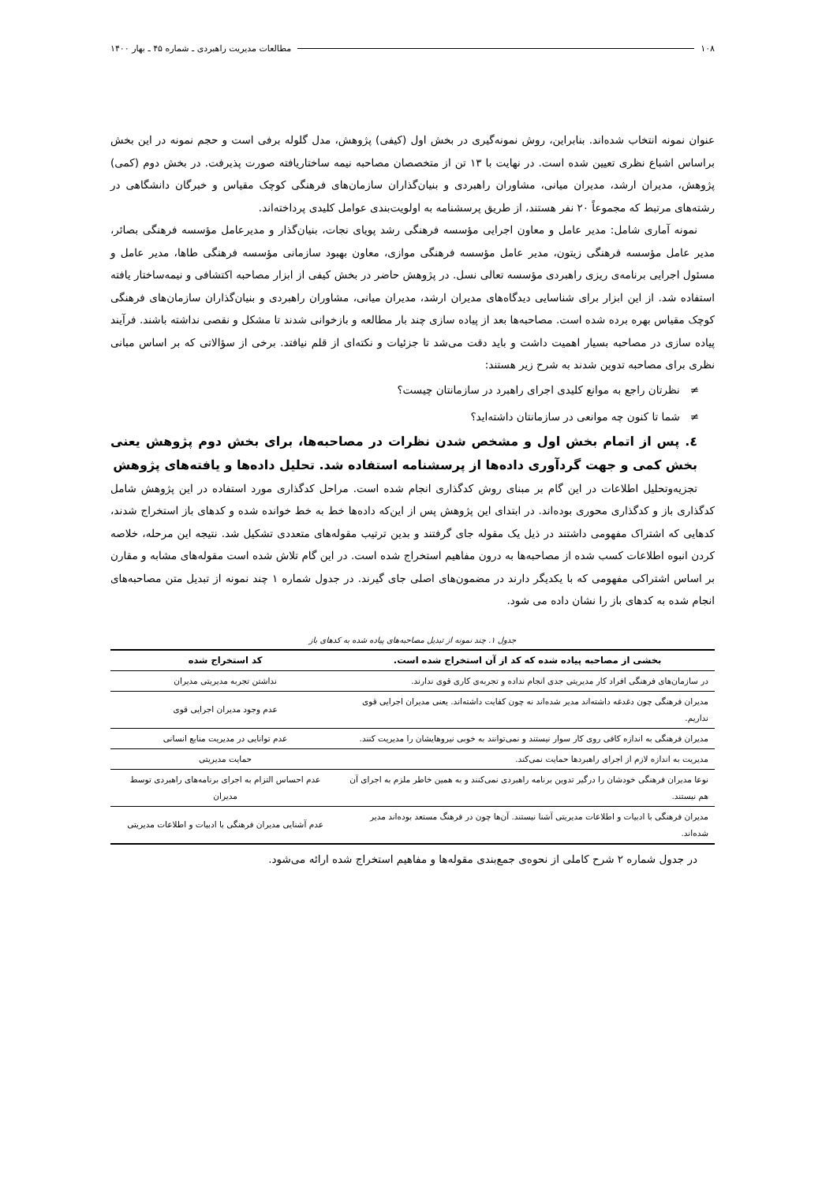۱۰۸ مطالعات مدیریت راهبردی ـ شماره ۴۵ ـ بهار ۱۴۰۰
عنوان نمونه انتخاب شده‌اند. بنابراین، روش نمونه‌گیری در بخش اول (کیفی) پژوهش، مدل گلوله برفی است و حجم نمونه در این بخش براساس اشباع نظری تعیین شده است. در نهایت با ۱۳ تن از متخصصان مصاحبه نیمه ساختاریافته صورت پذیرفت. در بخش دوم (کمی) پژوهش، مدیران ارشد، مدیران میانی، مشاوران راهبردی و بنیان‌گذاران سازمان‌های فرهنگی کوچک مقیاس و خبرگان دانشگاهی در رشته‌های مرتبط که مجموعاً ۲۰ نفر هستند، از طریق پرسشنامه به اولویت‌بندی عوامل کلیدی پرداخته‌اند.
نمونه آماری شامل: مدیر عامل و معاون اجرایی مؤسسه فرهنگی رشد پویای نجات، بنیان‌گذار و مدیرعامل مؤسسه فرهنگی بصائر، مدیر عامل مؤسسه فرهنگی زیتون، مدیر عامل مؤسسه فرهنگی موازی، معاون بهبود سازمانی مؤسسه فرهنگی طاها، مدیر عامل و مسئول اجرایی برنامه‌ی ریزی راهبردی مؤسسه تعالی نسل. در پژوهش حاضر در بخش کیفی از ابزار مصاحبه اکتشافی و نیمه‌ساختار یافته استفاده شد. از این ابزار برای شناسایی دیدگاه‌های مدیران ارشد، مدیران میانی، مشاوران راهبردی و بنیان‌گذاران سازمان‌های فرهنگی کوچک مقیاس بهره برده شده است. مصاحبه‌ها بعد از پیاده سازی چند بار مطالعه و بازخوانی شدند تا مشکل و نقصی نداشته باشند. فرآیند پیاده سازی در مصاحبه بسیار اهمیت داشت و باید دقت می‌شد تا جزئیات و نکته‌ای از قلم نیافتد. برخی از سؤالاتی که بر اساس مبانی نظری برای مصاحبه تدوین شدند به شرح زیر هستند:
≠ نظرتان راجع به موانع کلیدی اجرای راهبرد در سازمانتان چیست؟
≠ شما تا کنون چه موانعی در سازمانتان داشته‌اید؟
٤. پس از اتمام بخش اول و مشخص شدن نظرات در مصاحبه‌ها، برای بخش دوم پژوهش یعنی بخش کمی و جهت گردآوری داده‌ها از پرسشنامه استفاده شد. تحلیل داده‌ها و یافته‌های پژوهش
تجزیه‌وتحلیل اطلاعات در این گام بر مبنای روش کدگذاری انجام شده است. مراحل کدگذاری مورد استفاده در این پژوهش شامل کدگذاری باز و کدگذاری محوری بوده‌اند. در ابتدای این پژوهش پس از این‌که داده‌ها خط به خط خوانده شده و کدهای باز استخراج شدند، کدهایی که اشتراک مفهومی داشتند در ذیل یک مقوله جای گرفتند و بدین ترتیب مقوله‌های متعددی تشکیل شد. نتیجه این مرحله، خلاصه کردن انبوه اطلاعات کسب شده از مصاحبه‌ها به درون مفاهیم استخراج شده است. در این گام تلاش شده است مقوله‌های مشابه و مقارن بر اساس اشتراکی مفهومی که با یکدیگر دارند در مضمون‌های اصلی جای گیرند. در جدول شماره ۱ چند نمونه از تبدیل متن مصاحبه‌های انجام شده به کدهای باز را نشان داده می شود.
جدول ۱. چند نمونه از تبدیل مصاحبه‌های پیاده شده به کدهای باز
| بخشی از مصاحبه پیاده شده که کد از آن استخراج شده است. | کد استخراج شده |
| --- | --- |
| در سازمان‌های فرهنگی افراد کار مدیریتی جدی انجام نداده و تجربه‌ی کاری قوی ندارند. | نداشتن تجربه مدیریتی مدیران |
| مدیران فرهنگی چون دغدغه داشته‌اند مدیر شده‌اند نه چون کفایت داشته‌اند. یعنی مدیران اجرایی قوی نداریم. | عدم وجود مدیران اجرایی قوی |
| مدیران فرهنگی به اندازه کافی روی کار سوار نیستند و نمی‌توانند به خوبی نیروهایشان را مدیریت کنند. | عدم توانایی در مدیریت منابع انسانی |
| مدیریت به اندازه لازم از اجرای راهبردها حمایت نمی‌کند. | حمایت مدیریتی |
| نوعا مدیران فرهنگی خودشان را درگیر تدوین برنامه راهبردی نمی‌کنند و به همین خاطر ملزم به اجرای آن هم نیستند. | عدم احساس التزام به اجرای برنامه‌های راهبردی توسط مدیران |
| مدیران فرهنگی با ادبیات و اطلاعات مدیریتی آشنا نیستند. آن‌ها چون در فرهنگ مستعد بوده‌اند مدیر شده‌اند. | عدم آشنایی مدیران فرهنگی با ادبیات و اطلاعات مدیریتی |
در جدول شماره ۲ شرح کاملی از نحوه‌ی جمع‌بندی مقوله‌ها و مفاهیم استخراج شده ارائه می‌شود.